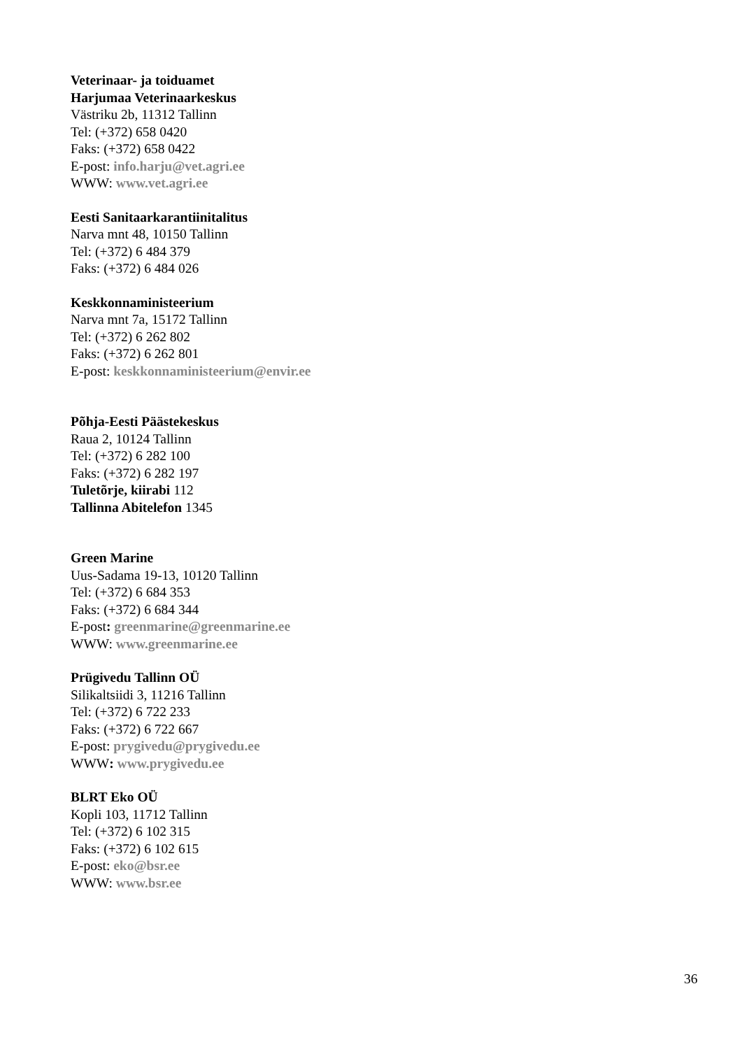Veterinaar- ja toiduamet
Harjumaa Veterinaarkeskus
Västriku 2b, 11312 Tallinn
Tel: (+372) 658 0420
Faks: (+372) 658 0422
E-post: info.harju@vet.agri.ee
WWW: www.vet.agri.ee
Eesti Sanitaarkarantiinitalitus
Narva mnt 48, 10150 Tallinn
Tel: (+372) 6 484 379
Faks: (+372) 6 484 026
Keskkonnaministeerium
Narva mnt 7a, 15172 Tallinn
Tel: (+372) 6 262 802
Faks: (+372) 6 262 801
E-post: keskkonnaministeerium@envir.ee
Põhja-Eesti Päästekeskus
Raua 2, 10124 Tallinn
Tel: (+372) 6 282 100
Faks: (+372) 6 282 197
Tuletõrje, kiirabi 112
Tallinna Abitelefon 1345
Green Marine
Uus-Sadama 19-13, 10120 Tallinn
Tel: (+372) 6 684 353
Faks: (+372) 6 684 344
E-post: greenmarine@greenmarine.ee
WWW: www.greenmarine.ee
Prügivedu Tallinn OÜ
Silikaltsiidi 3, 11216 Tallinn
Tel: (+372) 6 722 233
Faks: (+372) 6 722 667
E-post: prygivedu@prygivedu.ee
WWW: www.prygivedu.ee
BLRT Eko OÜ
Kopli 103, 11712 Tallinn
Tel: (+372) 6 102 315
Faks: (+372) 6 102 615
E-post: eko@bsr.ee
WWW: www.bsr.ee
36